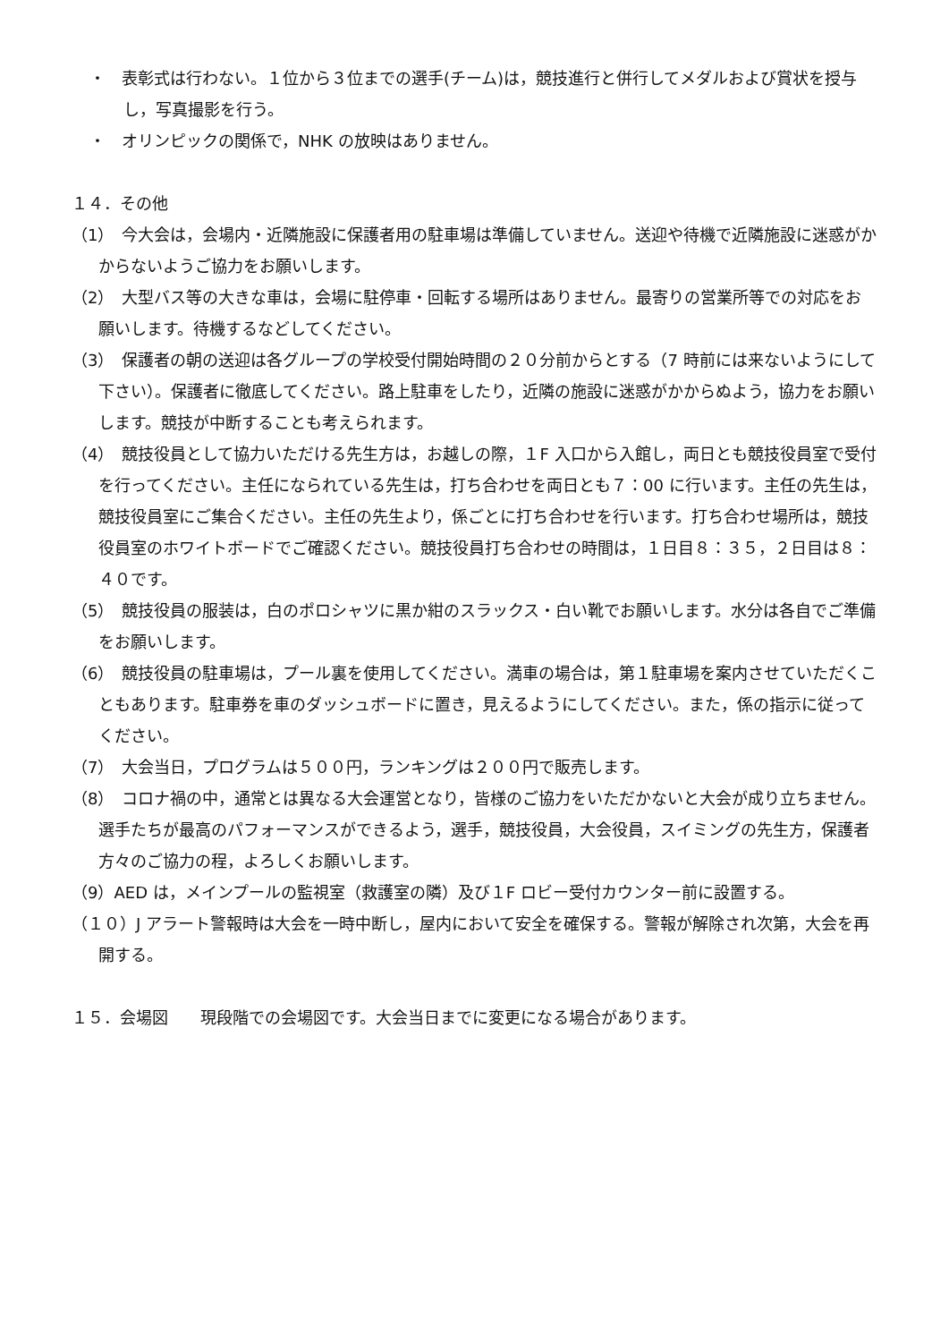・　表彰式は行わない。１位から３位までの選手(チーム)は，競技進行と併行してメダルおよび賞状を授与し，写真撮影を行う。
・　オリンピックの関係で，NHK の放映はありません。
１４．その他
（1）　今大会は，会場内・近隣施設に保護者用の駐車場は準備していません。送迎や待機で近隣施設に迷惑がかからないようご協力をお願いします。
（2）　大型バス等の大きな車は，会場に駐停車・回転する場所はありません。最寄りの営業所等での対応をお願いします。待機するなどしてください。
（3）　保護者の朝の送迎は各グループの学校受付開始時間の２０分前からとする（7 時前には来ないようにして下さい）。保護者に徹底してください。路上駐車をしたり，近隣の施設に迷惑がかからぬよう，協力をお願いします。競技が中断することも考えられます。
（4）　競技役員として協力いただける先生方は，お越しの際，１F 入口から入館し，両日とも競技役員室で受付を行ってください。主任になられている先生は，打ち合わせを両日とも７：00 に行います。主任の先生は，競技役員室にご集合ください。主任の先生より，係ごとに打ち合わせを行います。打ち合わせ場所は，競技役員室のホワイトボードでご確認ください。競技役員打ち合わせの時間は，１日目８：３５，２日目は８：４０です。
（5）　競技役員の服装は，白のポロシャツに黒か紺のスラックス・白い靴でお願いします。水分は各自でご準備をお願いします。
（6）　競技役員の駐車場は，プール裏を使用してください。満車の場合は，第１駐車場を案内させていただくこともあります。駐車券を車のダッシュボードに置き，見えるようにしてください。また，係の指示に従ってください。
（7）　大会当日，プログラムは５００円，ランキングは２００円で販売します。
（8）　コロナ禍の中，通常とは異なる大会運営となり，皆様のご協力をいただかないと大会が成り立ちません。選手たちが最高のパフォーマンスができるよう，選手，競技役員，大会役員，スイミングの先生方，保護者方々のご協力の程，よろしくお願いします。
（9）AED は，メインプールの監視室（救護室の隣）及び１F ロビー受付カウンター前に設置する。
（１０）J アラート警報時は大会を一時中断し，屋内において安全を確保する。警報が解除され次第，大会を再開する。
１５．会場図　　現段階での会場図です。大会当日までに変更になる場合があります。